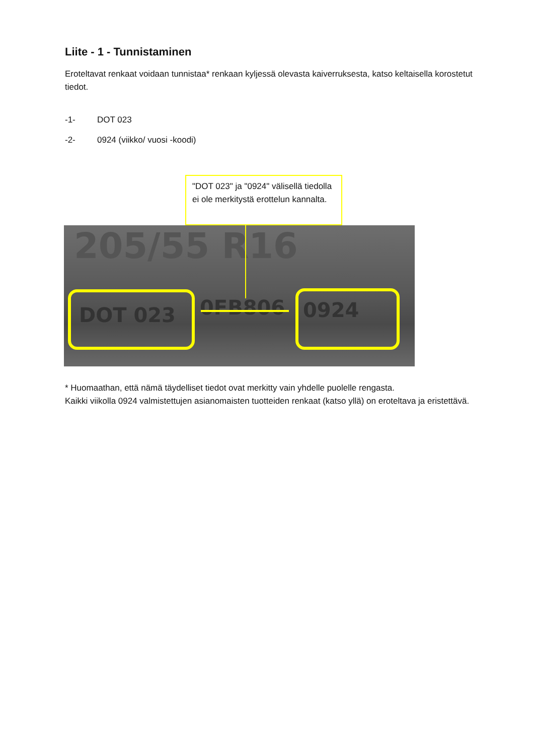Liite - 1 - Tunnistaminen
Eroteltavat renkaat voidaan tunnistaa* renkaan kyljessä olevasta kaiverruksesta, katso keltaisella korostetut tiedot.
-1- DOT 023
-2- 0924 (viikko/ vuosi -koodi)
"DOT 023" ja "0924" välisellä tiedolla ei ole merkitystä erottelun kannalta.
205/55 R16
DOT 023 0FB806 0924
* Huomaathan, että nämä täydelliset tiedot ovat merkitty vain yhdelle puolelle rengasta.
Kaikki viikolla 0924 valmistettujen asianomaisten tuotteiden renkaat (katso yllä) on eroteltava ja eristettävä.